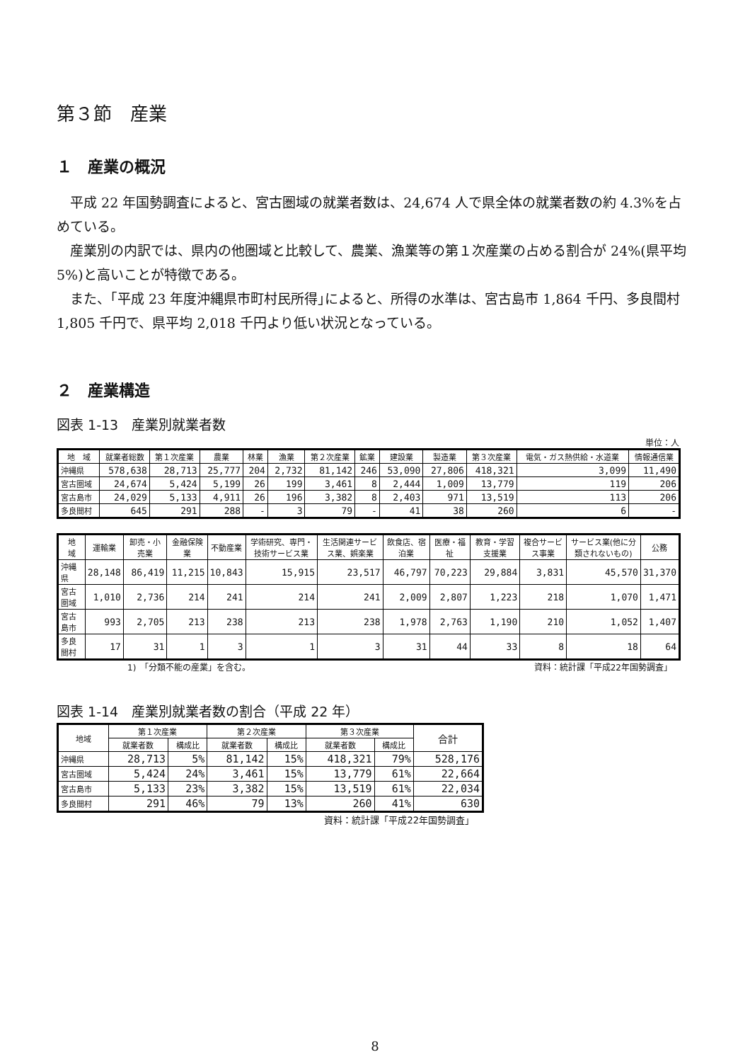第３節　産業
１　産業の概況
平成 22 年国勢調査によると、宮古圏域の就業者数は、24,674 人で県全体の就業者数の約 4.3%を占めている。
産業別の内訳では、県内の他圏域と比較して、農業、漁業等の第１次産業の占める割合が 24%(県平均 5%)と高いことが特徴である。
また、｢平成 23 年度沖縄県市町村民所得｣によると、所得の水準は、宮古島市 1,864 千円、多良間村 1,805 千円で、県平均 2,018 千円より低い状況となっている。
２　産業構造
図表 1-13　産業別就業者数
単位：人
| 地 域 | 就業者総数 | 第１次産業 | 農業 | 林業 | 漁業 | 第２次産業 | 鉱業 | 建設業 | 製造業 | 第３次産業 | 電気・ガス熱供給・水道業 | 情報通信業 |
| --- | --- | --- | --- | --- | --- | --- | --- | --- | --- | --- | --- | --- |
| 沖縄県 | 578,638 | 28,713 | 25,777 | 204 | 2,732 | 81,142 | 246 | 53,090 | 27,806 | 418,321 | 3,099 | 11,490 |
| 宮古圏域 | 24,674 | 5,424 | 5,199 | 26 | 199 | 3,461 | 8 | 2,444 | 1,009 | 13,779 | 119 | 206 |
| 宮古島市 | 24,029 | 5,133 | 4,911 | 26 | 196 | 3,382 | 8 | 2,403 | 971 | 13,519 | 113 | 206 |
| 多良間村 | 645 | 291 | 288 | - | 3 | 79 | - | 41 | 38 | 260 | 6 | - |
| 地 域 | 運輸業 | 卸売・小売業 | 金融保険業 | 不動産業 | 学術研究、専門・技術サービス業 | 生活関連サービス業、娯楽業 | 飲食店、宿泊業 | 医療・福祉 | 教育・学習支援業 | 複合サービス事業 | サービス業(他に分類されないもの) | 公務 |
| --- | --- | --- | --- | --- | --- | --- | --- | --- | --- | --- | --- | --- |
| 沖縄県 | 28,148 | 86,419 | 11,215 | 10,843 | 15,915 | 23,517 | 46,797 | 70,223 | 29,884 | 3,831 | 45,570 | 31,370 |
| 宮古圏域 | 1,010 | 2,736 | 214 | 241 | 214 | 241 | 2,009 | 2,807 | 1,223 | 218 | 1,070 | 1,471 |
| 宮古島市 | 993 | 2,705 | 213 | 238 | 213 | 238 | 1,978 | 2,763 | 1,190 | 210 | 1,052 | 1,407 |
| 多良間村 | 17 | 31 | 1 | 3 | 1 | 3 | 31 | 44 | 33 | 8 | 18 | 64 |
1)　「分類不能の産業」を含む。 資料：統計課「平成22年国勢調査」
図表 1-14　産業別就業者数の割合（平成 22 年）
| 地域 | 第１次産業 | | 第２次産業 | | 第３次産業 | | 合計 |
| --- | --- | --- | --- | --- | --- | --- | --- |
| | 就業者数 | 構成比 | 就業者数 | 構成比 | 就業者数 | 構成比 | |
| 沖縄県 | 28,713 | 5% | 81,142 | 15% | 418,321 | 79% | 528,176 |
| 宮古圏域 | 5,424 | 24% | 3,461 | 15% | 13,779 | 61% | 22,664 |
| 宮古島市 | 5,133 | 23% | 3,382 | 15% | 13,519 | 61% | 22,034 |
| 多良間村 | 291 | 46% | 79 | 13% | 260 | 41% | 630 |
資料：統計課「平成22年国勢調査」
8